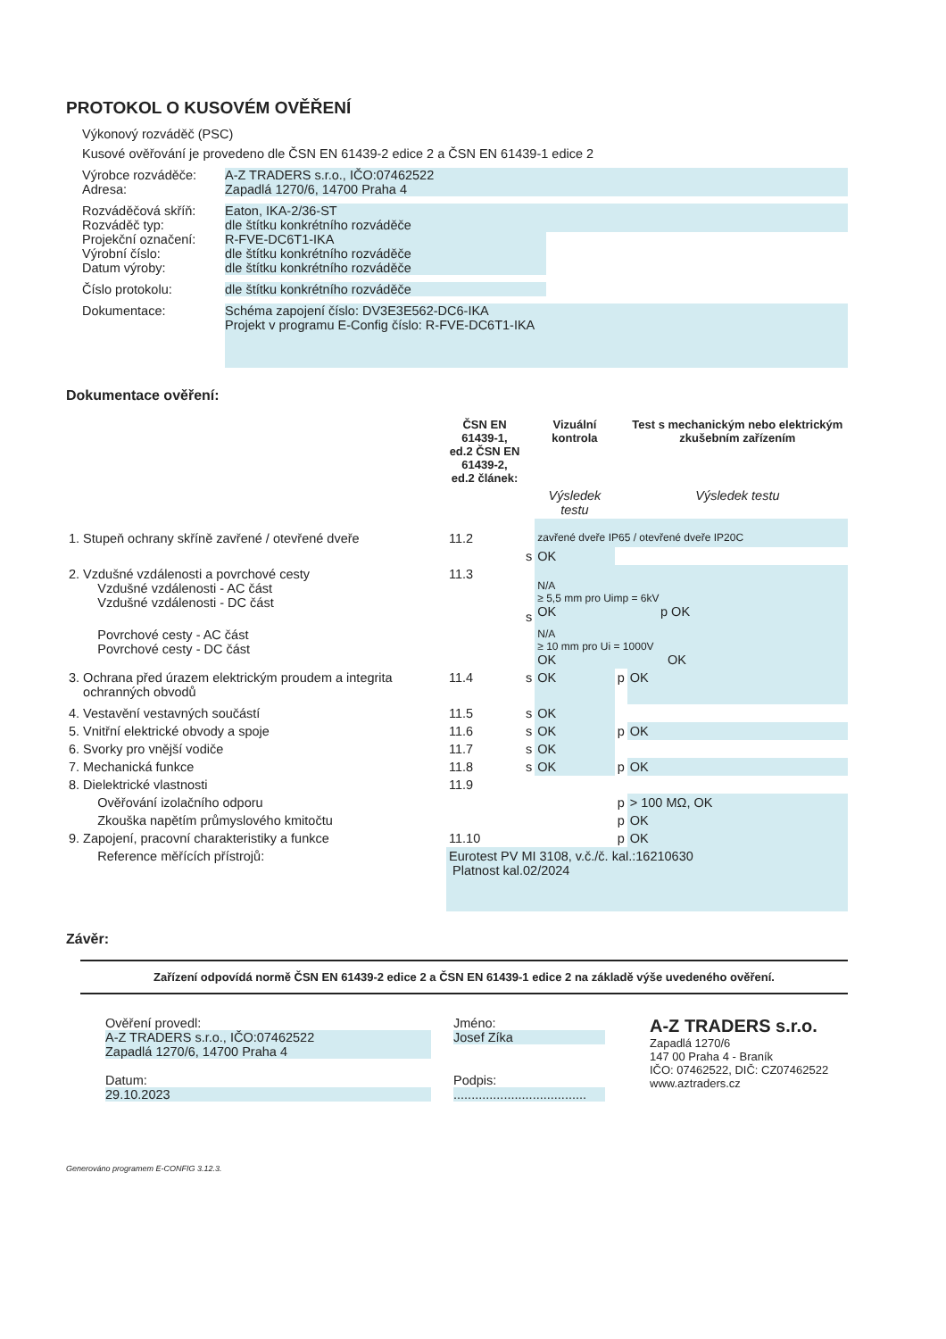PROTOKOL O KUSOVÉM OVĚŘENÍ
Výkonový rozváděč (PSC)
Kusové ověřování je provedeno dle ČSN EN 61439-2 edice 2 a ČSN EN 61439-1 edice 2
Výrobce rozváděče:
Adresa:
A-Z TRADERS s.r.o., IČO:07462522
Zapadlá 1270/6, 14700 Praha 4
Rozváděčová skříň:
Rozváděč typ:
Projekční označení:
Výrobní číslo:
Datum výroby:
Eaton, IKA-2/36-ST
dle štítku konkrétního rozváděče
R-FVE-DC6T1-IKA
dle štítku konkrétního rozváděče
dle štítku konkrétního rozváděče
Číslo protokolu: dle štítku konkrétního rozváděče
Dokumentace:
Schéma zapojení číslo: DV3E3E562-DC6-IKA
Projekt v programu E-Config číslo: R-FVE-DC6T1-IKA
Dokumentace ověření:
| | ČSN EN 61439-1, ed.2 ČSN EN 61439-2, ed.2 článek: | | Vizuální kontrola | | Test s mechanickým nebo elektrickým zkušebním zařízením |
| | | | Výsledek testu | | Výsledek testu |
| 1. Stupeň ochrany skříně zavřené / otevřené dveře | 11.2 | | zavřené dveře IP65 / otevřené dveře IP20C | | |
| | | s | OK | | |
| 2. Vzdušné vzdálenosti a povrchové cesty Vzdušné vzdálenosti - AC část Vzdušné vzdálenosti - DC část | 11.3 | s | N/A ≥ 5,5 mm pro Uimp = 6kV OK p OK | | |
| Povrchové cesty - AC část Povrchové cesty - DC část | | | N/A ≥ 10 mm pro Ui = 1000V OK OK | | |
| 3. Ochrana před úrazem elektrickým proudem a integrita ochranných obvodů | 11.4 | s | OK | p | OK |
| 4. Vestavění vestavných součástí | 11.5 | s | OK | | |
| 5. Vnitřní elektrické obvody a spoje | 11.6 | s | OK | p | OK |
| 6. Svorky pro vnější vodiče | 11.7 | s | OK | | |
| 7. Mechanická funkce | 11.8 | s | OK | p | OK |
| 8. Dielektrické vlastnosti | 11.9 | | | | |
| Ověřování izolačního odporu | | | | p | > 100 MΩ, OK |
| Zkouška napětím průmyslového kmitočtu | | | | p | OK |
| 9. Zapojení, pracovní charakteristiky a funkce | 11.10 | | | p | OK |
| Reference měřících přístrojů: | Eurotest PV MI 3108, v.č./č. kal.:16210630 Platnost kal.02/2024 | | | | |
Závěr:
Zařízení odpovídá normě ČSN EN 61439-2 edice 2 a ČSN EN 61439-1 edice 2 na základě výše uvedeného ověření.
Ověření provedl:
A-Z TRADERS s.r.o., IČO:07462522
Zapadlá 1270/6, 14700 Praha 4
Datum:
29.10.2023
Jméno:
Josef Zíka
Podpis:
.....................................
A-Z TRADERS s.r.o.
Zapadlá 1270/6
147 00 Praha 4 - Braník
IČO: 07462522, DIČ: CZ07462522
www.aztraders.cz
Generováno programem E-CONFIG 3.12.3.